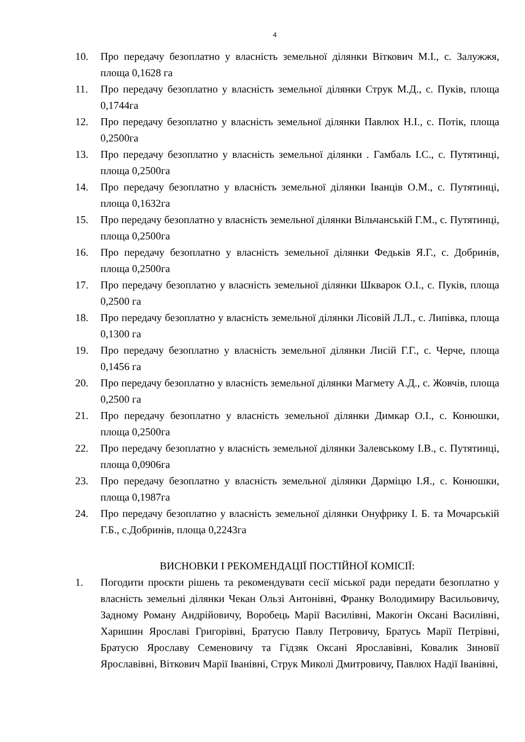4
10. Про передачу безоплатно у власність земельної ділянки Віткович М.І., с. Залужжя, площа 0,1628 га
11. Про передачу безоплатно у власність земельної ділянки Струк М.Д., с. Пуків, площа 0,1744га
12. Про передачу безоплатно у власність земельної ділянки Павлюх Н.І., с. Потік, площа 0,2500га
13. Про передачу безоплатно у власність земельної ділянки . Гамбаль І.С., с. Путятинці, площа 0,2500га
14. Про передачу безоплатно у власність земельної ділянки Іванців О.М., с. Путятинці, площа 0,1632га
15. Про передачу безоплатно у власність земельної ділянки Вільчанській Г.М., с. Путятинці, площа 0,2500га
16. Про передачу безоплатно у власність земельної ділянки Федьків Я.Г., с. Добринів, площа 0,2500га
17. Про передачу безоплатно у власність земельної ділянки Шкварок О.І., с. Пуків, площа 0,2500 га
18. Про передачу безоплатно у власність земельної ділянки Лісовій Л.Л., с. Липівка, площа 0,1300 га
19. Про передачу безоплатно у власність земельної ділянки Лисій Г.Г., с. Черче, площа 0,1456 га
20. Про передачу безоплатно у власність земельної ділянки Магмету А.Д., с. Жовчів, площа 0,2500 га
21. Про передачу безоплатно у власність земельної ділянки Димкар О.І., с. Конюшки, площа 0,2500га
22. Про передачу безоплатно у власність земельної ділянки Залевському І.В., с. Путятинці, площа 0,0906га
23. Про передачу безоплатно у власність земельної ділянки Дарміцю І.Я., с. Конюшки, площа 0,1987га
24. Про передачу безоплатно у власність земельної ділянки Онуфрику І. Б. та Мочарській Г.Б., с.Добринів, площа 0,2243га
ВИСНОВКИ І РЕКОМЕНДАЦІЇ ПОСТІЙНОЇ КОМІСІЇ:
1. Погодити проєкти рішень та рекомендувати сесії міської ради передати безоплатно у власність земельні ділянки Чекан Ользі Антонівні, Франку Володимиру Васильовичу, Задному Роману Андрійовичу, Воробець Марії Василівні, Макогін Оксані Василівні, Харишин Ярославі Григорівні, Братусю Павлу Петровичу, Братусь Марії Петрівні, Братусю Ярославу Семеновичу та Гідзяк Оксані Ярославівні, Ковалик Зиновії Ярославівні, Віткович Марії Іванівні, Струк Миколі Дмитровичу, Павлюх Надії Іванівні,